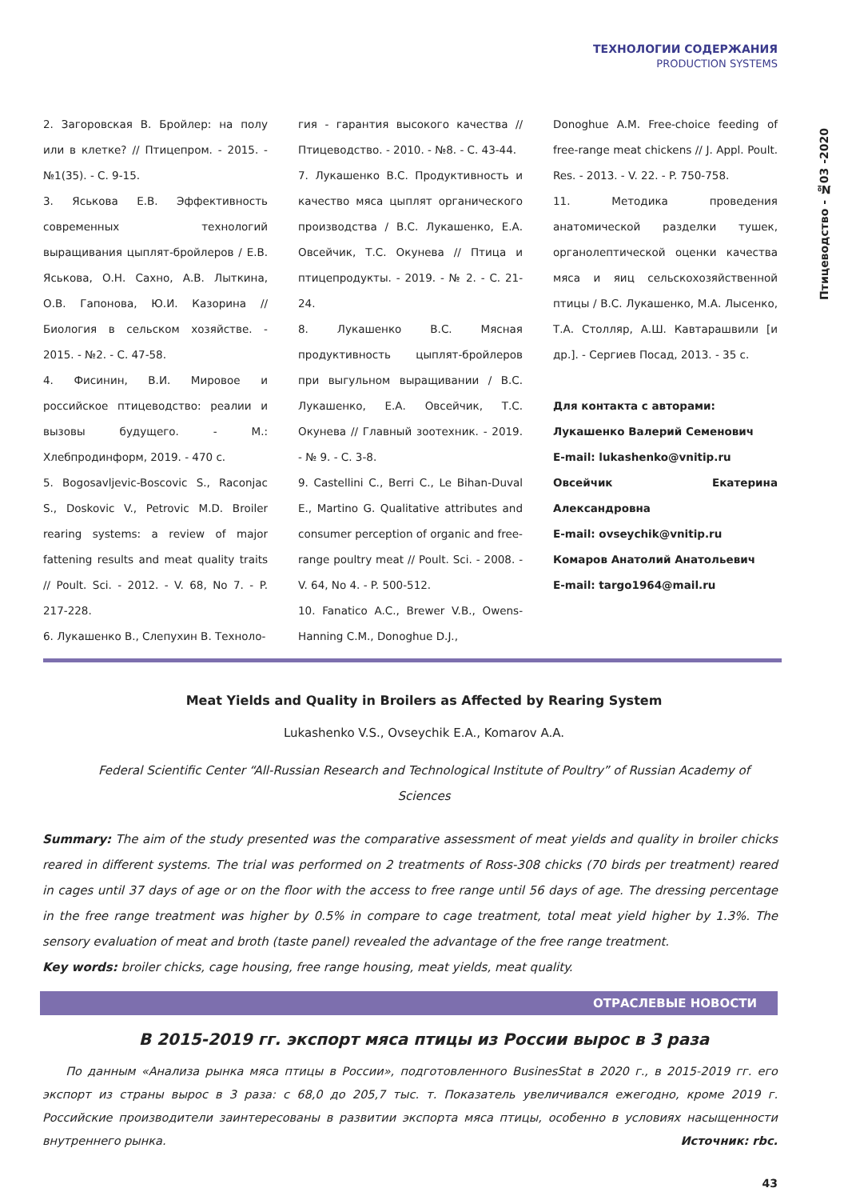ТЕХНОЛОГИИ СОДЕРЖАНИЯ
PRODUCTION SYSTEMS
Птицеводство - №03 -2020
2. Загоровская В. Бройлер: на полу или в клетке? // Птицепром. - 2015. - №1(35). - С. 9-15.
3. Яськова Е.В. Эффективность современных технологий выращивания цыплят-бройлеров / Е.В. Яськова, О.Н. Сахно, А.В. Лыткина, О.В. Гапонова, Ю.И. Казорина // Биология в сельском хозяйстве. - 2015. - №2. - С. 47-58.
4. Фисинин, В.И. Мировое и российское птицеводство: реалии и вызовы будущего. - М.: Хлебпродинформ, 2019. - 470 с.
5. Bogosavljevic-Boscovic S., Raconjac S., Doskovic V., Petrovic M.D. Broiler rearing systems: a review of major fattening results and meat quality traits // Poult. Sci. - 2012. - V. 68, No 7. - P. 217-228.
6. Лукашенко В., Слепухин В. Техноло-
гия - гарантия высокого качества // Птицеводство. - 2010. - №8. - С. 43-44.
7. Лукашенко В.С. Продуктивность и качество мяса цыплят органического производства / В.С. Лукашенко, Е.А. Овсейчик, Т.С. Окунева // Птица и птицепродукты. - 2019. - № 2. - С. 21-24.
8. Лукашенко В.С. Мясная продуктивность цыплят-бройлеров при выгульном выращивании / В.С. Лукашенко, Е.А. Овсейчик, Т.С. Окунева // Главный зоотехник. - 2019. - № 9. - С. 3-8.
9. Castellini C., Berri C., Le Bihan-Duval E., Martino G. Qualitative attributes and consumer perception of organic and free-range poultry meat // Poult. Sci. - 2008. - V. 64, No 4. - P. 500-512.
10. Fanatico A.C., Brewer V.B., Owens-Hanning C.M., Donoghue D.J.,
Donoghue A.M. Free-choice feeding of free-range meat chickens // J. Appl. Poult. Res. - 2013. - V. 22. - P. 750-758.
11. Методика проведения анатомической разделки тушек, органолептической оценки качества мяса и яиц сельскохозяйственной птицы / В.С. Лукашенко, М.А. Лысенко, Т.А. Столляр, А.Ш. Кавтарашвили [и др.]. - Сергиев Посад, 2013. - 35 с.
Для контакта с авторами:
Лукашенко Валерий Семенович
E-mail: lukashenko@vnitip.ru
Овсейчик Екатерина Александровна
E-mail: ovseychik@vnitip.ru
Комаров Анатолий Анатольевич
E-mail: targo1964@mail.ru
Meat Yields and Quality in Broilers as Affected by Rearing System
Lukashenko V.S., Ovseychik E.A., Komarov A.A.
Federal Scientific Center “All-Russian Research and Technological Institute of Poultry” of Russian Academy of Sciences
Summary: The aim of the study presented was the comparative assessment of meat yields and quality in broiler chicks reared in different systems. The trial was performed on 2 treatments of Ross-308 chicks (70 birds per treatment) reared in cages until 37 days of age or on the floor with the access to free range until 56 days of age. The dressing percentage in the free range treatment was higher by 0.5% in compare to cage treatment, total meat yield higher by 1.3%. The sensory evaluation of meat and broth (taste panel) revealed the advantage of the free range treatment.
Key words: broiler chicks, cage housing, free range housing, meat yields, meat quality.
ОТРАСЛЕВЫЕ НОВОСТИ
В 2015-2019 гг. экспорт мяса птицы из России вырос в 3 раза
По данным «Анализа рынка мяса птицы в России», подготовленного BusinesStat в 2020 г., в 2015-2019 гг. его экспорт из страны вырос в 3 раза: с 68,0 до 205,7 тыс. т. Показатель увеличивался ежегодно, кроме 2019 г. Российские производители заинтересованы в развитии экспорта мяса птицы, особенно в условиях насыщенности внутреннего рынка. Источник: rbc.
43